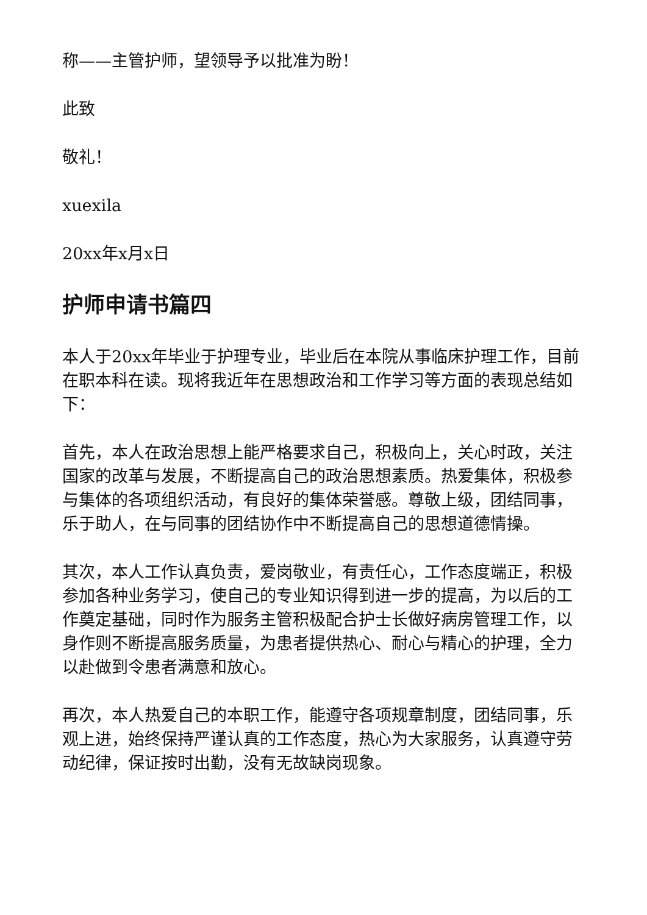称——主管护师，望领导予以批准为盼！
此致
敬礼！
xuexila
20xx年x月x日
护师申请书篇四
本人于20xx年毕业于护理专业，毕业后在本院从事临床护理工作，目前在职本科在读。现将我近年在思想政治和工作学习等方面的表现总结如下：
首先，本人在政治思想上能严格要求自己，积极向上，关心时政，关注国家的改革与发展，不断提高自己的政治思想素质。热爱集体，积极参与集体的各项组织活动，有良好的集体荣誉感。尊敬上级，团结同事，乐于助人，在与同事的团结协作中不断提高自己的思想道德情操。
其次，本人工作认真负责，爱岗敬业，有责任心，工作态度端正，积极参加各种业务学习，使自己的专业知识得到进一步的提高，为以后的工作奠定基础，同时作为服务主管积极配合护士长做好病房管理工作，以身作则不断提高服务质量，为患者提供热心、耐心与精心的护理，全力以赴做到令患者满意和放心。
再次，本人热爱自己的本职工作，能遵守各项规章制度，团结同事，乐观上进，始终保持严谨认真的工作态度，热心为大家服务，认真遵守劳动纪律，保证按时出勤，没有无故缺岗现象。